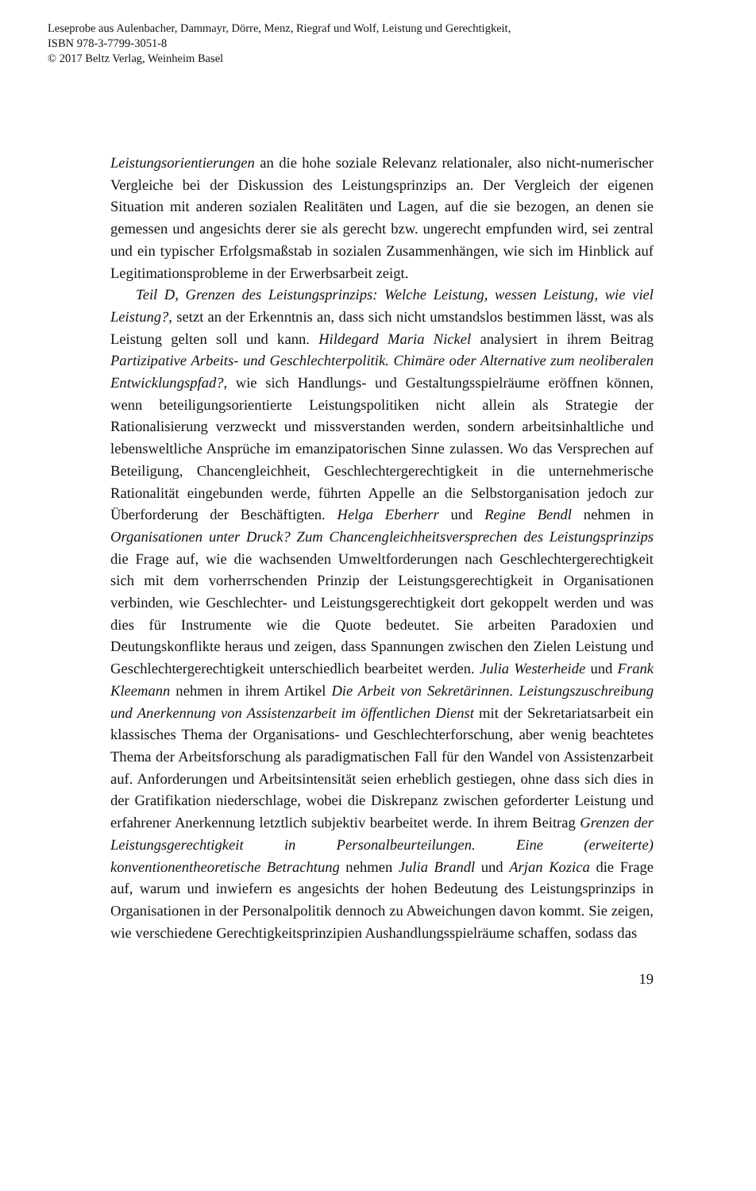Leseprobe aus Aulenbacher, Dammayr, Dörre, Menz, Riegraf und Wolf, Leistung und Gerechtigkeit,
ISBN 978-3-7799-3051-8
© 2017 Beltz Verlag, Weinheim Basel
Leistungsorientierungen an die hohe soziale Relevanz relationaler, also nicht-numerischer Vergleiche bei der Diskussion des Leistungsprinzips an. Der Vergleich der eigenen Situation mit anderen sozialen Realitäten und Lagen, auf die sie bezogen, an denen sie gemessen und angesichts derer sie als gerecht bzw. ungerecht empfunden wird, sei zentral und ein typischer Erfolgsmaßstab in sozialen Zusammenhängen, wie sich im Hinblick auf Legitimationsprobleme in der Erwerbsarbeit zeigt.
Teil D, Grenzen des Leistungsprinzips: Welche Leistung, wessen Leistung, wie viel Leistung?, setzt an der Erkenntnis an, dass sich nicht umstandslos bestimmen lässt, was als Leistung gelten soll und kann. Hildegard Maria Nickel analysiert in ihrem Beitrag Partizipative Arbeits- und Geschlechterpolitik. Chimäre oder Alternative zum neoliberalen Entwicklungspfad?, wie sich Handlungs- und Gestaltungsspielräume eröffnen können, wenn beteiligungsorientierte Leistungspolitiken nicht allein als Strategie der Rationalisierung verzweckt und missverstanden werden, sondern arbeitsinhaltliche und lebensweltliche Ansprüche im emanzipatorischen Sinne zulassen. Wo das Versprechen auf Beteiligung, Chancengleichheit, Geschlechtergerechtigkeit in die unternehmerische Rationalität eingebunden werde, führten Appelle an die Selbstorganisation jedoch zur Überforderung der Beschäftigten. Helga Eberherr und Regine Bendl nehmen in Organisationen unter Druck? Zum Chancengleichheitsversprechen des Leistungsprinzips die Frage auf, wie die wachsenden Umweltforderungen nach Geschlechtergerechtigkeit sich mit dem vorherrschenden Prinzip der Leistungsgerechtigkeit in Organisationen verbinden, wie Geschlechter- und Leistungsgerechtigkeit dort gekoppelt werden und was dies für Instrumente wie die Quote bedeutet. Sie arbeiten Paradoxien und Deutungskonflikte heraus und zeigen, dass Spannungen zwischen den Zielen Leistung und Geschlechtergerechtigkeit unterschiedlich bearbeitet werden. Julia Westerheide und Frank Kleemann nehmen in ihrem Artikel Die Arbeit von Sekretärinnen. Leistungszuschreibung und Anerkennung von Assistenzarbeit im öffentlichen Dienst mit der Sekretariatsarbeit ein klassisches Thema der Organisations- und Geschlechterforschung, aber wenig beachtetes Thema der Arbeitsforschung als paradigmatischen Fall für den Wandel von Assistenzarbeit auf. Anforderungen und Arbeitsintensität seien erheblich gestiegen, ohne dass sich dies in der Gratifikation niederschlage, wobei die Diskrepanz zwischen geforderter Leistung und erfahrener Anerkennung letztlich subjektiv bearbeitet werde. In ihrem Beitrag Grenzen der Leistungsgerechtigkeit in Personalbeurteilungen. Eine (erweiterte) konventionentheoretische Betrachtung nehmen Julia Brandl und Arjan Kozica die Frage auf, warum und inwiefern es angesichts der hohen Bedeutung des Leistungsprinzips in Organisationen in der Personalpolitik dennoch zu Abweichungen davon kommt. Sie zeigen, wie verschiedene Gerechtigkeitsprinzipien Aushandlungsspielräume schaffen, sodass das
19